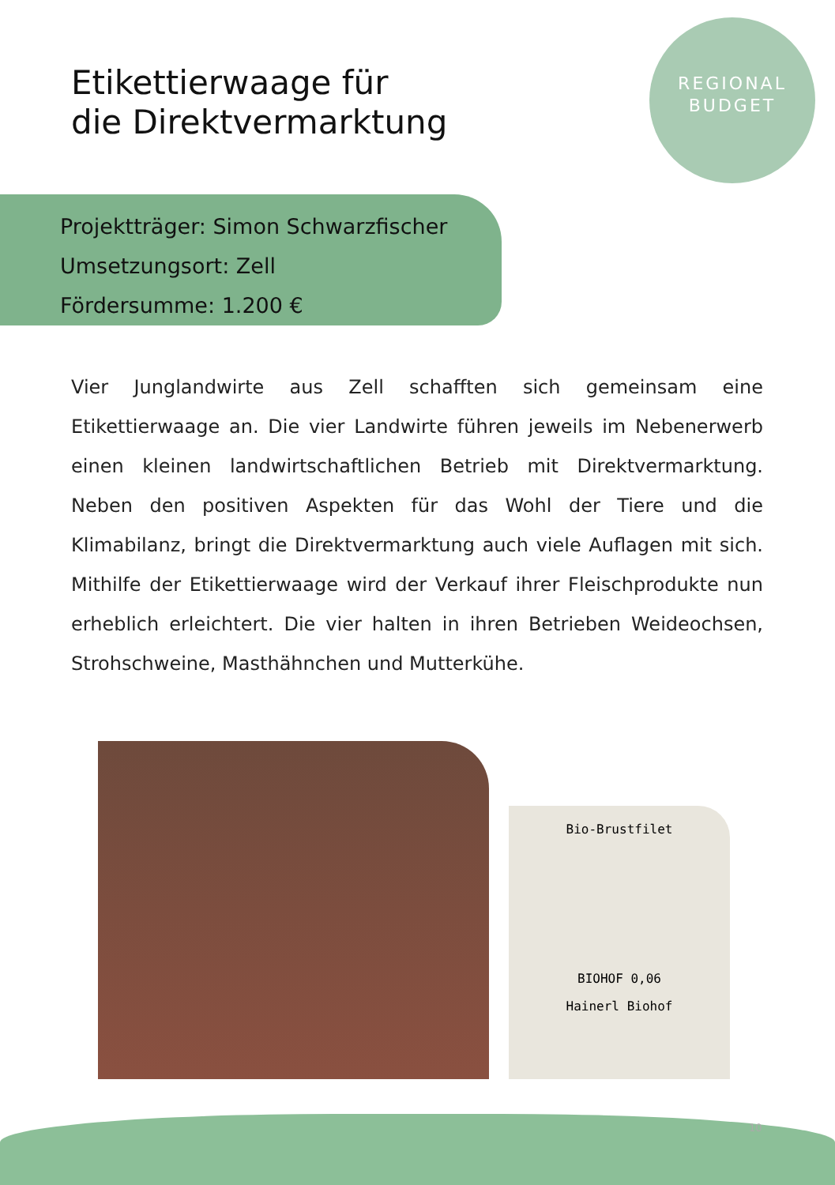Etikettierwaage für
die Direktvermarktung
REGIONAL
BUDGET
Projektträger: Simon Schwarzfischer
Umsetzungsort: Zell
Fördersumme: 1.200 €
Vier Junglandwirte aus Zell schafften sich gemeinsam eine Etikettierwaage an. Die vier Landwirte führen jeweils im Nebenerwerb einen kleinen landwirtschaftlichen Betrieb mit Direktvermarktung. Neben den positiven Aspekten für das Wohl der Tiere und die Klimabilanz, bringt die Direktvermarktung auch viele Auflagen mit sich. Mithilfe der Etikettierwaage wird der Verkauf ihrer Fleischprodukte nun erheblich erleichtert. Die vier halten in ihren Betrieben Weideochsen, Strohschweine, Masthähnchen und Mutterkühe.
Bio-Brustfilet
BIOHOF 0,06
Hainerl Biohof
10